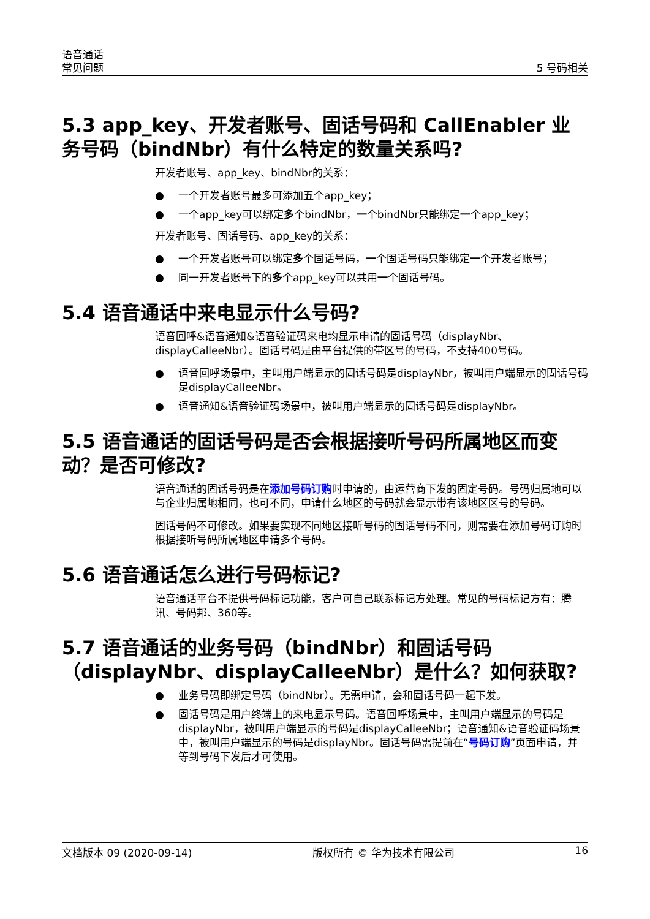语音通话
常见问题
5 号码相关
5.3 app_key、开发者账号、固话号码和 CallEnabler 业务号码（bindNbr）有什么特定的数量关系吗?
开发者账号、app_key、bindNbr的关系：
● 一个开发者账号最多可添加五个app_key；
● 一个app_key可以绑定多个bindNbr，一个bindNbr只能绑定一个app_key；
开发者账号、固话号码、app_key的关系：
● 一个开发者账号可以绑定多个固话号码，一个固话号码只能绑定一个开发者账号；
● 同一开发者账号下的多个app_key可以共用一个固话号码。
5.4 语音通话中来电显示什么号码?
语音回呼&语音通知&语音验证码来电均显示申请的固话号码（displayNbr、displayCalleeNbr）。固话号码是由平台提供的带区号的号码，不支持400号码。
● 语音回呼场景中，主叫用户端显示的固话号码是displayNbr，被叫用户端显示的固话号码是displayCalleeNbr。
● 语音通知&语音验证码场景中，被叫用户端显示的固话号码是displayNbr。
5.5 语音通话的固话号码是否会根据接听号码所属地区而变动？是否可修改?
语音通话的固话号码是在添加号码订购时申请的，由运营商下发的固定号码。号码归属地可以与企业归属地相同，也可不同，申请什么地区的号码就会显示带有该地区区号的号码。
固话号码不可修改。如果要实现不同地区接听号码的固话号码不同，则需要在添加号码订购时根据接听号码所属地区申请多个号码。
5.6 语音通话怎么进行号码标记?
语音通话平台不提供号码标记功能，客户可自己联系标记方处理。常见的号码标记方有：腾讯、号码邦、360等。
5.7 语音通话的业务号码（bindNbr）和固话号码（displayNbr、displayCalleeNbr）是什么？如何获取?
● 业务号码即绑定号码（bindNbr）。无需申请，会和固话号码一起下发。
● 固话号码是用户终端上的来电显示号码。语音回呼场景中，主叫用户端显示的号码是displayNbr，被叫用户端显示的号码是displayCalleeNbr；语音通知&语音验证码场景中，被叫用户端显示的号码是displayNbr。固话号码需提前在“号码订购”页面申请，并等到号码下发后才可使用。
文档版本 09 (2020-09-14) 版权所有 © 华为技术有限公司 16